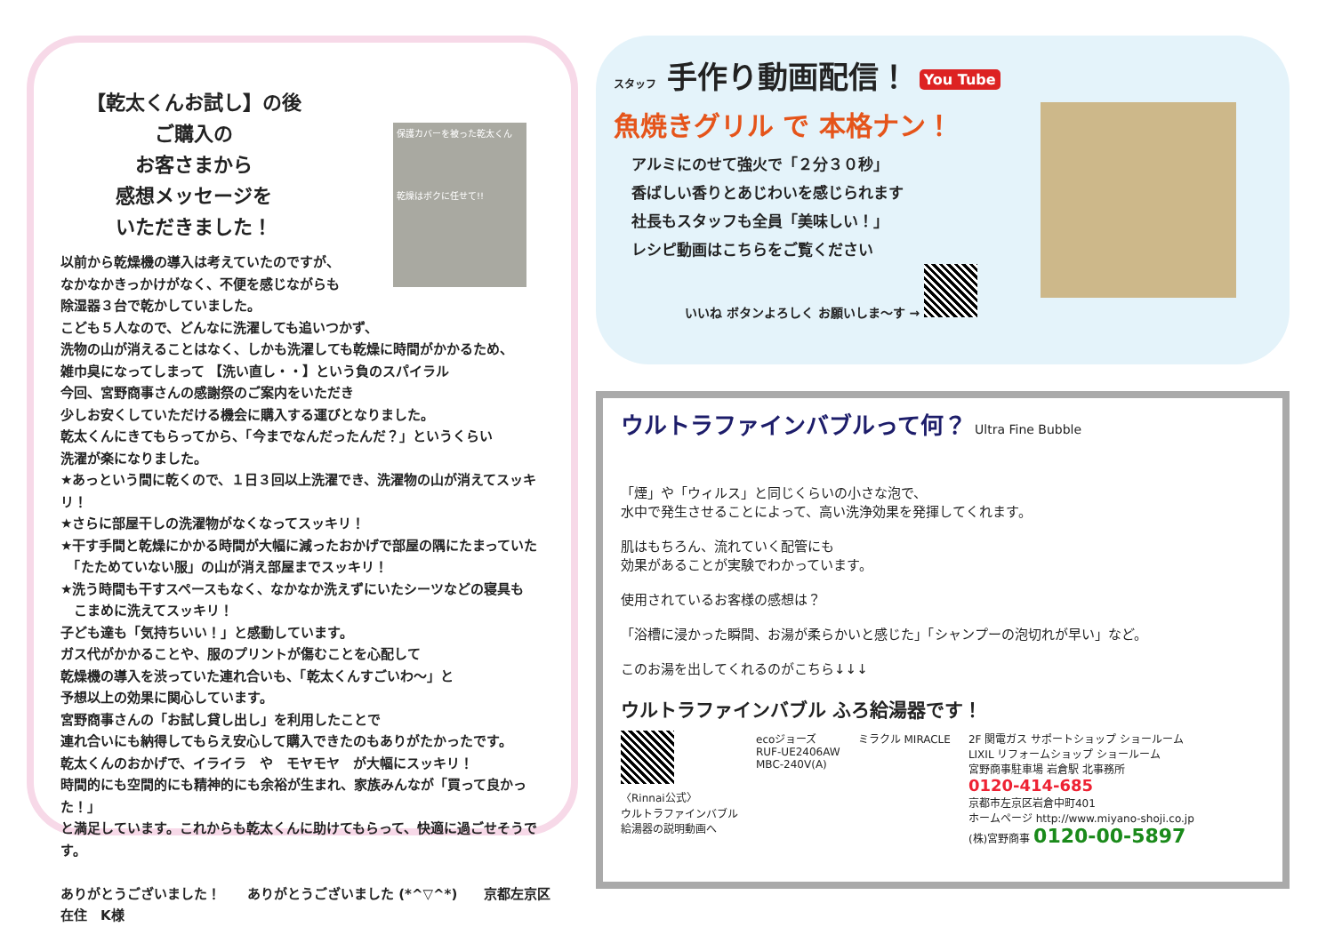【乾太くんお試し】の後
ご購入の
お客さまから
感想メッセージを
いただきました！
保護カバーを被った乾太くん
乾燥はボクに任せて!!
以前から乾燥機の導入は考えていたのですが、
なかなかきっかけがなく、不便を感じながらも
除湿器３台で乾かしていました。
こども５人なので、どんなに洗濯しても追いつかず、
洗物の山が消えることはなく、しかも洗濯しても乾燥に時間がかかるため、
雑巾臭になってしまって 【洗い直し・・】という負のスパイラル
今回、宮野商事さんの感謝祭のご案内をいただき
少しお安くしていただける機会に購入する運びとなりました。
乾太くんにきてもらってから、「今までなんだったんだ？」というくらい
洗濯が楽になりました。
★あっという間に乾くので、１日３回以上洗濯でき、洗濯物の山が消えてスッキリ！
★さらに部屋干しの洗濯物がなくなってスッキリ！
★干す手間と乾燥にかかる時間が大幅に減ったおかげで部屋の隅にたまっていた
　「たためていない服」の山が消え部屋までスッキリ！
★洗う時間も干すスペースもなく、なかなか洗えずにいたシーツなどの寝具も
　こまめに洗えてスッキリ！
子ども達も「気持ちいい！」と感動しています。
ガス代がかかることや、服のプリントが傷むことを心配して
乾燥機の導入を渋っていた連れ合いも、「乾太くんすごいわ～」と
予想以上の効果に関心しています。
宮野商事さんの「お試し貸し出し」を利用したことで
連れ合いにも納得してもらえ安心して購入できたのもありがたかったです。
乾太くんのおかげで、イライラ　や　モヤモヤ　が大幅にスッキリ！
時間的にも空間的にも精神的にも余裕が生まれ、家族みんなが「買って良かった！」
と満足しています。これからも乾太くんに助けてもらって、快適に過ごせそうです。
ありがとうございました！　　ありがとうございました (*^▽^*)　　京都左京区在住　K様
スタッフ 手作り動画配信！ You Tube
魚焼きグリル で 本格ナン！
アルミにのせて強火で「２分３０秒」
香ばしい香りとあじわいを感じられます
社長もスタッフも全員「美味しい！」
レシピ動画はこちらをご覧ください
いいね ボタンよろしく お願いしま～す →
ウルトラファインバブルって何？ Ultra Fine Bubble
「煙」や「ウィルス」と同じくらいの小さな泡で、
水中で発生させることによって、高い洗浄効果を発揮してくれます。
肌はもちろん、流れていく配管にも
効果があることが実験でわかっています。
使用されているお客様の感想は？
「浴槽に浸かった瞬間、お湯が柔らかいと感じた」「シャンプーの泡切れが早い」など。
このお湯を出してくれるのがこちら↓↓↓
ウルトラファインバブル ふろ給湯器です！
〈Rinnai公式〉
ウルトラファインバブル
給湯器の説明動画へ
ecoジョーズ
RUF-UE2406AW
MBC-240V(A)
ミラクル MIRACLE 2F 関電ガス サポートショップ ショールーム
LIXIL リフォームショップ ショールーム
宮野商事駐車場 岩倉駅 北事務所
0120-414-685
京都市左京区岩倉中町401
ホームページ http://www.miyano-shoji.co.jp
(株)宮野商事 0120-00-5897